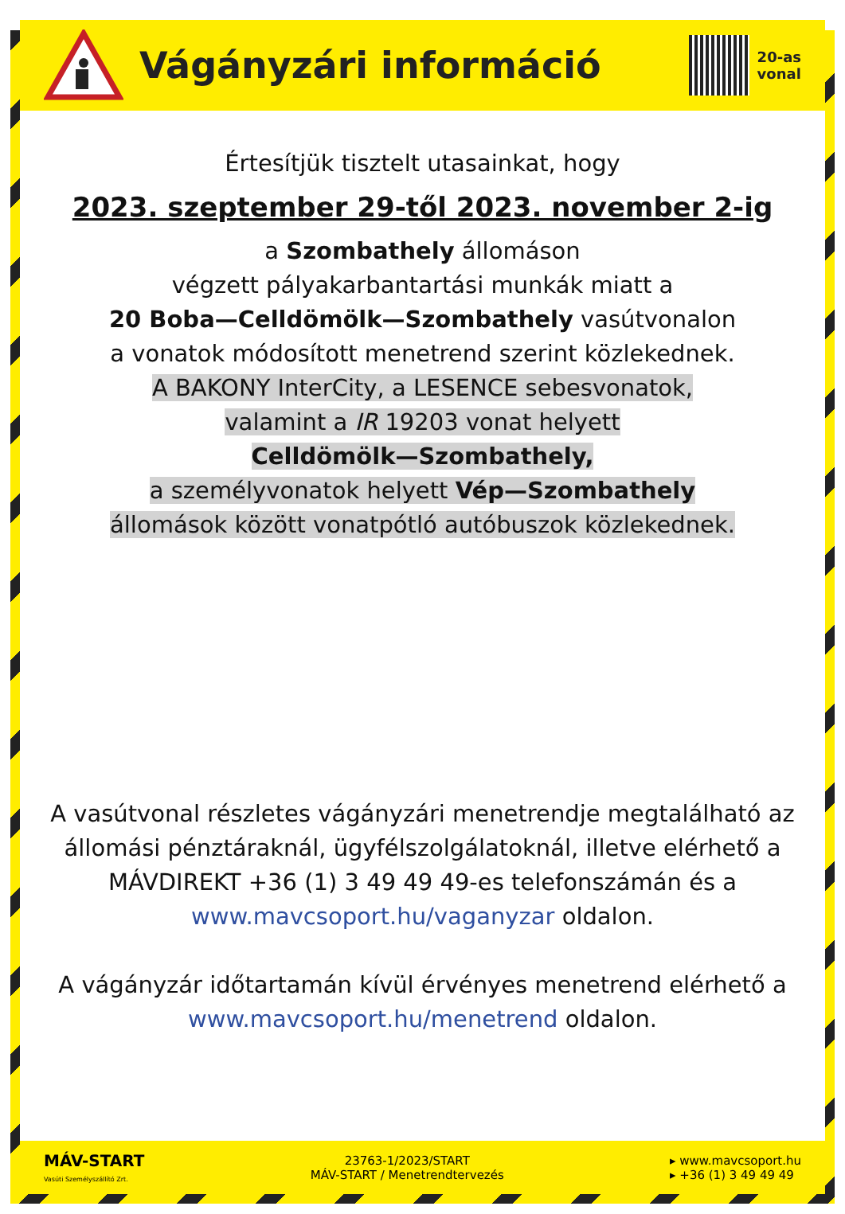Vágányzári információ
20-as
vonal
Értesítjük tisztelt utasainkat, hogy
2023. szeptember 29-től 2023. november 2-ig
a Szombathely állomáson
végzett pályakarbantartási munkák miatt a
20 Boba—Celldömölk—Szombathely vasútvonalon
a vonatok módosított menetrend szerint közlekednek.
A BAKONY InterCity, a LESENCE sebesvonatok,
valamint a IR 19203 vonat helyett
Celldömölk—Szombathely,
a személyvonatok helyett Vép—Szombathely
állomások között vonatpótló autóbuszok közlekednek.
A vasútvonal részletes vágányzári menetrendje megtalálható az állomási pénztáraknál, ügyfélszolgálatoknál, illetve elérhető a MÁVDIREKT +36 (1) 3 49 49 49-es telefonszámán és a www.mavcsoport.hu/vaganyzar oldalon.
A vágányzár időtartamán kívül érvényes menetrend elérhető a www.mavcsoport.hu/menetrend oldalon.
MÁV-START
Vasúti Személyszállító Zrt.
23763-1/2023/START
MÁV-START / Menetrendtervezés
▸ www.mavcsoport.hu
▸ +36 (1) 3 49 49 49